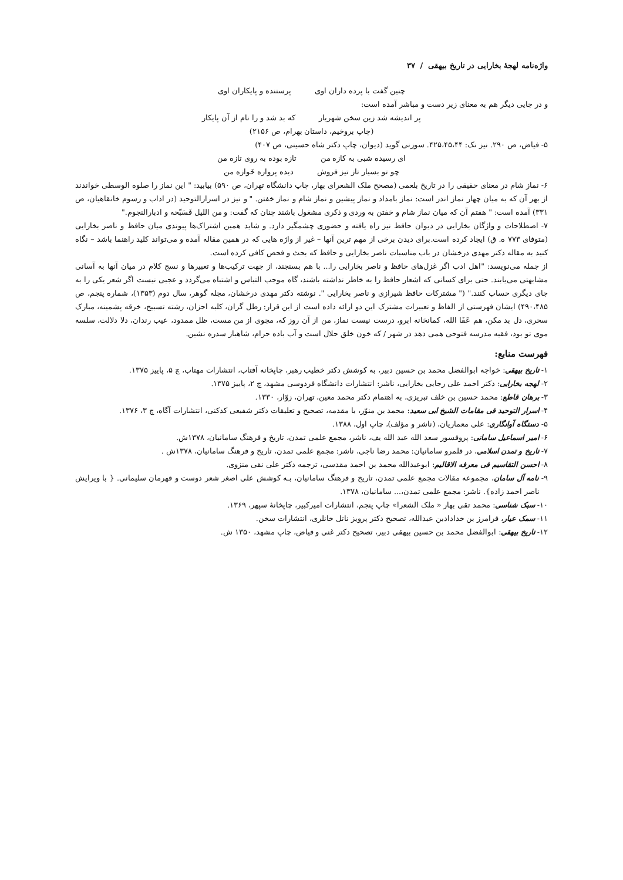واژه‌نامه لهجهٔ بخارایی در تاریخ بیهقی / ۳۷
چنین گفت با پرده داران اوی پرستنده و پایکاران اوی
و در جایی دیگر هم به معنای زیر دست و مباشر آمده است:
پر اندیشه شد زین سخن شهریار که بد شد و را نام از آن پایکار
(چاپ بروخیم، داستان بهرام، ص ۲۱۵۶)
۵- فیاض، ص ۲۹۰. نیز نک: ۴۲۵،۴۵،۴۴. سوزنی گوید (دیوان، چاپ دکتر شاه حسینی، ص ۴۰۷)
ای رسیده شبی به کازه من تازه بوده به روی تازه من
چو تو بسیار تاز تیز فروش دیده پرواره خَوازه من
۶- نماز شام در معنای حقیقی را در تاریخ بلعمی (مصحح ملک الشعرای بهار، چاپ دانشگاه تهران، ص ۵۹۰) بیابید: " این نماز را صلوه الوسطی خواندند از بهر آن که به میان چهار نماز اندر است: نماز بامداد و نماز پیشین و نماز شام و نماز خفتن. " و نیز در اسرارالتوحید (در اداب و رسوم خانقاهیان، ص ۳۳۱) آمده است: " هفتم آن که میان نماز شام و خفتن به وردی و ذکری مشغول باشند چنان که گفت: و من اللیل فَسَبّحه و ادبارالنجوم."
۷- اصطلاحات و واژگان بخارایی در دیوان حافظ نیز راه یافته و حضوری چشمگیر دارد. و شاید همین اشتراک‌ها پیوندی میان حافظ و ناصر بخارایی (متوفای ۷۷۳ ه. ق) ایجاد کرده است.برای دیدن برخی از مهم ترین آنها – غیر از واژه هایی که در همین مقاله آمده و می‌تواند کلید راهنما باشد – نگاه کنید به مقاله دکتر مهدی درخشان در باب مناسبات ناصر بخارایی و حافظ که بحث و فحص کافی کرده است.
از جمله می‌نویسد: "اهل ادب اگر غزل‌های حافظ و ناصر بخارایی را... با هم بسنجند، از جهت ترکیب‌ها و تعبیرها و نسج کلام در میان آنها به آسانی مشابهتی می‌یابند. حتی برای کسانی که اشعار حافظ را به خاطر نداشته باشند، گاه موجب التباس و اشتباه می‌گردد و عجبی نیست اگر شعر یکی را به جای دیگری حساب کنند." (" مشترکات حافظ شیرازی و ناصر بخارایی ". نوشته دکتر مهدی درخشان، مجله گوهر، سال دوم (۱۳۵۳)، شماره پنجم، ص ۴۹۰،۴۸۵) ایشان فهرستی از الفاظ و تعبیرات مشترک این دو ارائه داده است از این قرار: رطل گران، کلبه احزان، رشته تسبیح، خرقه پشمینه، مبارک سحری، دل بد مکن، هم عَفَا الله، کمانخانه ابرو، درست نیست نماز، من از آن روز که، مجوی از من مست، ظل ممدود، عیب رندان، دلا دلالت، سلسه موی تو بود، فقیه مدرسه فتوحی همی دهد در شهر / که خون خلق حلال است و آب باده حرام، شاهباز سدره نشین.
فهرست منابع:
۱- تاریخ بیهقی: خواجه ابوالفضل محمد بن حسین دبیر، به کوشش دکتر خطیب رهبر، چاپخانه آفتاب، انتشارات مهتاب، چ ۵، پاییز ۱۳۷۵.
۲- لهجه بخارایی: دکتر احمد علی رجایی بخارایی، ناشر: انتشارات دانشگاه فردوسی مشهد، چ ۲، پاییز ۱۳۷۵.
۳- برهان قاطع: محمد حسین بن خلف تبریزی، به اهتمام دکتر محمد معین، تهران، زوّار، ۱۳۳۰.
۴- اسرار التوحید فی مقامات الشیخ ابی سعید: محمد بن منوّر، با مقدمه، تصحیح و تعلیقات دکتر شفیعی کدکنی، انتشارات آگاه، چ ۳، ۱۳۷۶.
۵- دستگاه آوانگاری: علی معماریان، (ناشر و مؤلف)، چاپ اول، ۱۳۸۸.
۶- امیر اسماعیل سامانی: پروفسور سعد الله عبد الله یف، ناشر، مجمع علمی تمدن، تاریخ و فرهنگ سامانیان، ۱۳۷۸ش.
۷- تاریخ و تمدن اسلامی، در قلمرو سامانیان: محمد رضا ناجی، ناشر: مجمع علمی تمدن، تاریخ و فرهنگ سامانیان، ۱۳۷۸ش .
۸- احسن التقاسیم فی معرفه الاقالیم: ابوعبدالله محمد بن احمد مقدسی، ترجمه دکتر علی نقی منزوی.
۹- نامه آل سامان، مجموعه مقالات مجمع علمی تمدن، تاریخ و فرهنگ سامانیان، بـه کوشش علی اصغر شعر دوست و قهرمان سلیمانی. { با ویرایش ناصر احمد زاده}. ناشر: مجمع علمی تمدن،... سامانیان، ۱۳۷۸.
۱۰- سبک شناسی: محمد تقی بهار « ملک الشعرا» چاپ پنجم، انتشارات امیرکبیر، چاپخانهٔ سپهر، ۱۳۶۹.
۱۱- سمک عیار، فرامرز بن خدادادبن عبدالله، تصحیح دکتر پرویز ناتل خانلری، انتشارات سخن.
۱۲- تاریخ بیهقی: ابوالفضل محمد بن حسین بیهقی دبیر، تصحیح دکتر غنی و فیاض، چاپ مشهد، ۱۳۵۰ ش.